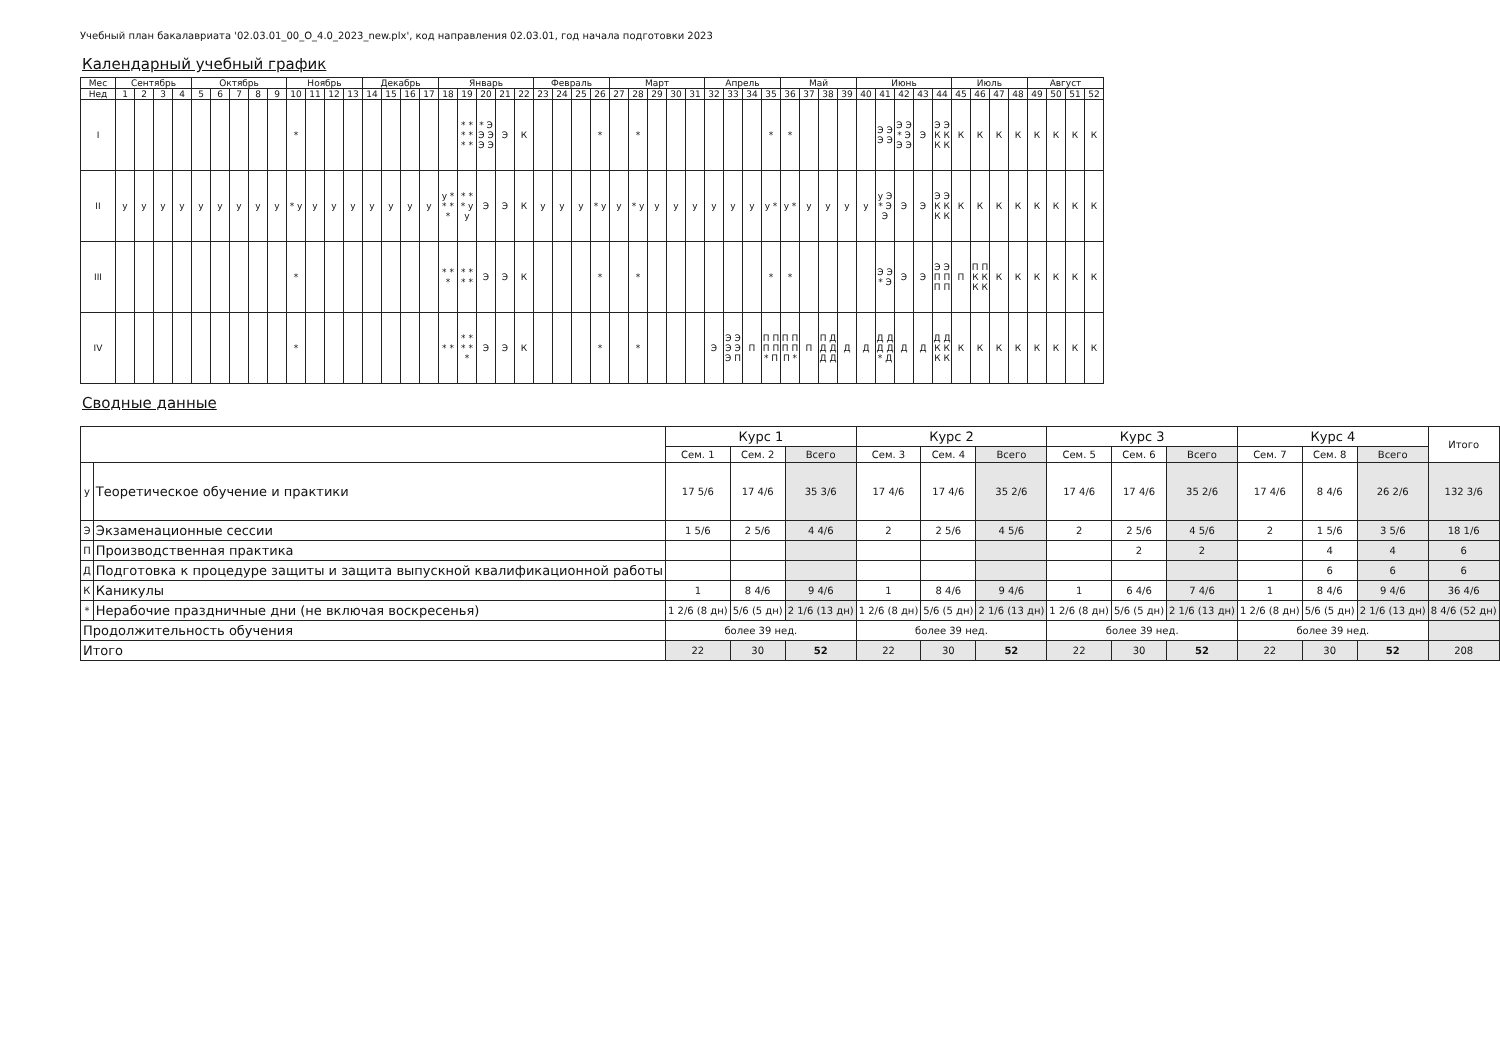Учебный план бакалавриата '02.03.01_00_О_4.0_2023_new.plx', код направления 02.03.01, год начала подготовки 2023
Календарный учебный график
| Мес | Сентябрь | | | | Октябрь | | | | | Ноябрь | | | | Декабрь | | | | Январь | | | | | Февраль | | | | Март | | | | | Апрель | | | | Май | | | | Июнь | | | | | Июль | | | | Август | | | |
| Нед | 1 | 2 | 3 | 4 | 5 | 6 | 7 | 8 | 9 | 10 | 11 | 12 | 13 | 14 | 15 | 16 | 17 | 18 | 19 | 20 | 21 | 22 | 23 | 24 | 25 | 26 | 27 | 28 | 29 | 30 | 31 | 32 | 33 | 34 | 35 | 36 | 37 | 38 | 39 | 40 | 41 | 42 | 43 | 44 | 45 | 46 | 47 | 48 | 49 | 50 | 51 | 52 |
| I | | | | | | | | | | * | | | | | | | | | * * * * * * | * Э Э Э Э Э | Э | К | | | | * | | * | | | | | | | * | * | | | | | Э Э Э Э | Э Э * Э Э Э | Э | Э Э К К К К | К | К | К | К | К | К | К | К |
| II | у | у | у | у | у | у | у | у | у | * у | у | у | у | у | у | у | у | у * * * * | * * * у у | Э | Э | К | у | у | у | * у | у | * у | у | у | у | у | у | у | у * | у * | у | у | у | у | у Э * Э Э | Э | Э | Э Э К К К К | К | К | К | К | К | К | К | К |
| III | | | | | | | | | | * | | | | | | | | * * * | * * * * | Э | Э | К | | | | * | | * | | | | | | | * | * | | | | | Э Э * Э | Э | Э | Э Э П П П П | П | П П К К К К | К | К | К | К | К | К |
| IV | | | | | | | | | | * | | | | | | | | * * | * * * * * | Э | Э | К | | | | * | | * | | | | Э | Э Э Э Э Э П | П | П П П П * П | П П П П П * | П | П Д Д Д Д Д | Д | Д | Д Д Д Д * Д | Д | Д | Д Д К К К К | К | К | К | К | К | К | К | К |
Сводные данные
| | | Курс 1 | | | Курс 2 | | | Курс 3 | | | Курс 4 | | | Итого |
| --- | --- | --- | --- | --- | --- | --- | --- | --- | --- | --- | --- | --- | --- | --- |
| | | Сем. 1 | Сем. 2 | Всего | Сем. 3 | Сем. 4 | Всего | Сем. 5 | Сем. 6 | Всего | Сем. 7 | Сем. 8 | Всего | |
| у | Теоретическое обучение и практики | 17 5/6 | 17 4/6 | 35 3/6 | 17 4/6 | 17 4/6 | 35 2/6 | 17 4/6 | 17 4/6 | 35 2/6 | 17 4/6 | 8 4/6 | 26 2/6 | 132 3/6 |
| Э | Экзаменационные сессии | 1 5/6 | 2 5/6 | 4 4/6 | 2 | 2 5/6 | 4 5/6 | 2 | 2 5/6 | 4 5/6 | 2 | 1 5/6 | 3 5/6 | 18 1/6 |
| П | Производственная практика | | | | | | | | 2 | 2 | | 4 | 4 | 6 |
| Д | Подготовка к процедуре защиты и защита выпускной квалификационной работы | | | | | | | | | | | 6 | 6 | 6 |
| К | Каникулы | 1 | 8 4/6 | 9 4/6 | 1 | 8 4/6 | 9 4/6 | 1 | 6 4/6 | 7 4/6 | 1 | 8 4/6 | 9 4/6 | 36 4/6 |
| * | Нерабочие праздничные дни (не включая воскресенья) | 1 2/6 (8 дн) | 5/6 (5 дн) | 2 1/6 (13 дн) | 1 2/6 (8 дн) | 5/6 (5 дн) | 2 1/6 (13 дн) | 1 2/6 (8 дн) | 5/6 (5 дн) | 2 1/6 (13 дн) | 1 2/6 (8 дн) | 5/6 (5 дн) | 2 1/6 (13 дн) | 8 4/6 (52 дн) |
| Продолжительность обучения | | более 39 нед. | | | более 39 нед. | | | более 39 нед. | | | более 39 нед. | | | |
| Итого | | 22 | 30 | 52 | 22 | 30 | 52 | 22 | 30 | 52 | 22 | 30 | 52 | 208 |